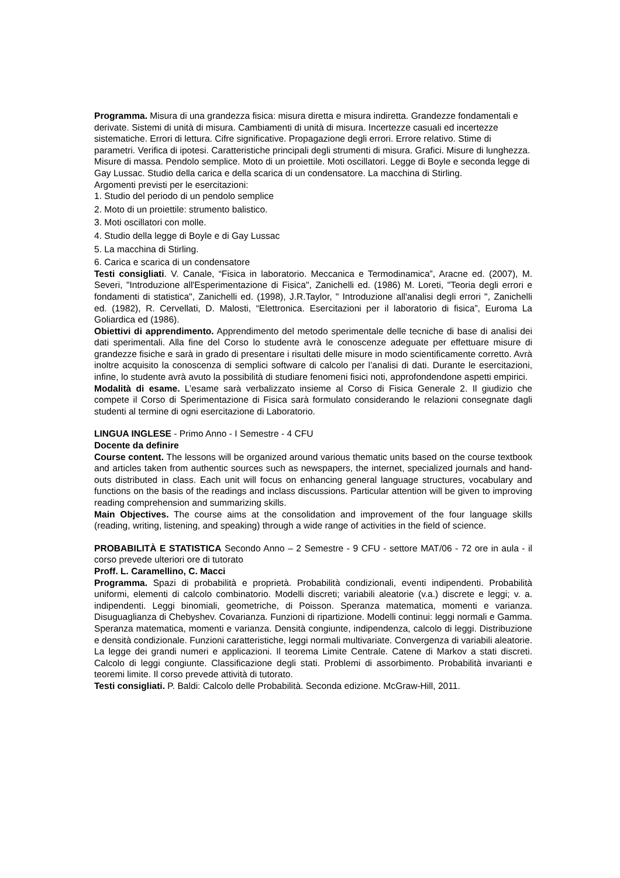Programma. Misura di una grandezza fisica: misura diretta e misura indiretta. Grandezze fondamentali e derivate. Sistemi di unità di misura. Cambiamenti di unità di misura. Incertezze casuali ed incertezze sistematiche. Errori di lettura. Cifre significative. Propagazione degli errori. Errore relativo. Stime di parametri. Verifica di ipotesi. Caratteristiche principali degli strumenti di misura. Grafici. Misure di lunghezza. Misure di massa. Pendolo semplice. Moto di un proiettile. Moti oscillatori. Legge di Boyle e seconda legge di Gay Lussac. Studio della carica e della scarica di un condensatore. La macchina di Stirling.
Argomenti previsti per le esercitazioni:
1. Studio del periodo di un pendolo semplice
2. Moto di un proiettile: strumento balistico.
3. Moti oscillatori con molle.
4. Studio della legge di Boyle e di Gay Lussac
5. La macchina di Stirling.
6. Carica e scarica di un condensatore
Testi consigliati. V. Canale, “Fisica in laboratorio. Meccanica e Termodinamica”, Aracne ed. (2007), M. Severi, "Introduzione all'Esperimentazione di Fisica", Zanichelli ed. (1986) M. Loreti, "Teoria degli errori e fondamenti di statistica", Zanichelli ed. (1998), J.R.Taylor, " Introduzione all'analisi degli errori ", Zanichelli ed. (1982), R. Cervellati, D. Malosti, “Elettronica. Esercitazioni per il laboratorio di fisica”, Euroma La Goliardica ed (1986).
Obiettivi di apprendimento. Apprendimento del metodo sperimentale delle tecniche di base di analisi dei dati sperimentali. Alla fine del Corso lo studente avrà le conoscenze adeguate per effettuare misure di grandezze fisiche e sarà in grado di presentare i risultati delle misure in modo scientificamente corretto. Avrà inoltre acquisito la conoscenza di semplici software di calcolo per l’analisi di dati. Durante le esercitazioni, infine, lo studente avrà avuto la possibilità di studiare fenomeni fisici noti, approfondendone aspetti empirici.
Modalità di esame. L’esame sarà verbalizzato insieme al Corso di Fisica Generale 2. Il giudizio che compete il Corso di Sperimentazione di Fisica sarà formulato considerando le relazioni consegnate dagli studenti al termine di ogni esercitazione di Laboratorio.
LINGUA INGLESE - Primo Anno - I Semestre - 4 CFU
Docente da definire
Course content. The lessons will be organized around various thematic units based on the course textbook and articles taken from authentic sources such as newspapers, the internet, specialized journals and hand-outs distributed in class. Each unit will focus on enhancing general language structures, vocabulary and functions on the basis of the readings and inclass discussions. Particular attention will be given to improving reading comprehension and summarizing skills.
Main Objectives. The course aims at the consolidation and improvement of the four language skills (reading, writing, listening, and speaking) through a wide range of activities in the field of science.
PROBABILITÀ E STATISTICA Secondo Anno – 2 Semestre - 9 CFU - settore MAT/06 - 72 ore in aula - il corso prevede ulteriori ore di tutorato
Proff. L. Caramellino, C. Macci
Programma. Spazi di probabilità e proprietà. Probabilità condizionali, eventi indipendenti. Probabilità uniformi, elementi di calcolo combinatorio. Modelli discreti; variabili aleatorie (v.a.) discrete e leggi; v. a. indipendenti. Leggi binomiali, geometriche, di Poisson. Speranza matematica, momenti e varianza. Disuguaglianza di Chebyshev. Covarianza. Funzioni di ripartizione. Modelli continui: leggi normali e Gamma. Speranza matematica, momenti e varianza. Densità congiunte, indipendenza, calcolo di leggi. Distribuzione e densità condizionale. Funzioni caratteristiche, leggi normali multivariate. Convergenza di variabili aleatorie. La legge dei grandi numeri e applicazioni. Il teorema Limite Centrale. Catene di Markov a stati discreti. Calcolo di leggi congiunte. Classificazione degli stati. Problemi di assorbimento. Probabilità invarianti e teoremi limite. Il corso prevede attività di tutorato.
Testi consigliati. P. Baldi: Calcolo delle Probabilità. Seconda edizione. McGraw-Hill, 2011.